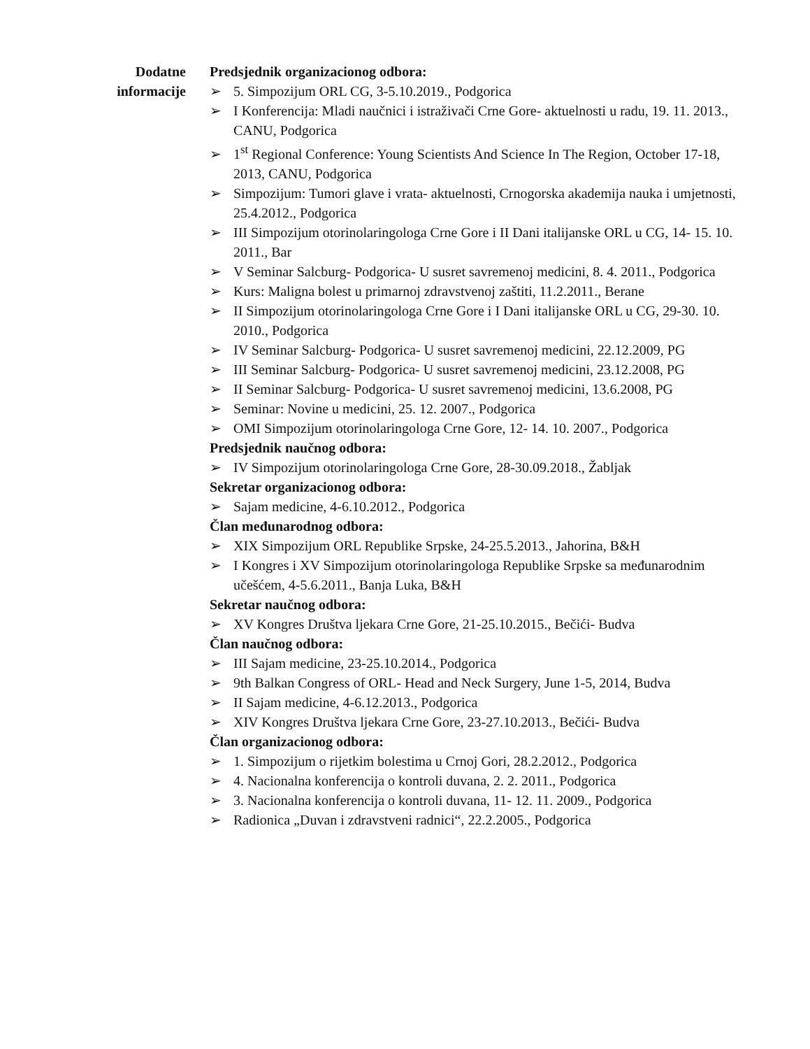Dodatne
informacije
Predsjednik organizacionog odbora:
➢ 5. Simpozijum ORL CG, 3-5.10.2019., Podgorica
➢ I Konferencija: Mladi naučnici i istraživači Crne Gore- aktuelnosti u radu, 19. 11. 2013., CANU, Podgorica
➢ 1<sup>st</sup> Regional Conference: Young Scientists And Science In The Region, October 17-18, 2013, CANU, Podgorica
➢ Simpozijum: Tumori glave i vrata- aktuelnosti, Crnogorska akademija nauka i umjetnosti, 25.4.2012., Podgorica
➢ III Simpozijum otorinolaringologa Crne Gore i II Dani italijanske ORL u CG, 14- 15. 10. 2011., Bar
➢ V Seminar Salcburg- Podgorica- U susret savremenoj medicini, 8. 4. 2011., Podgorica
➢ Kurs: Maligna bolest u primarnoj zdravstvenoj zaštiti, 11.2.2011., Berane
➢ II Simpozijum otorinolaringologa Crne Gore i I Dani italijanske ORL u CG, 29-30. 10. 2010., Podgorica
➢ IV Seminar Salcburg- Podgorica- U susret savremenoj medicini, 22.12.2009, PG
➢ III Seminar Salcburg- Podgorica- U susret savremenoj medicini, 23.12.2008, PG
➢ II Seminar Salcburg- Podgorica- U susret savremenoj medicini, 13.6.2008, PG
➢ Seminar: Novine u medicini, 25. 12. 2007., Podgorica
➢ OMI Simpozijum otorinolaringologa Crne Gore, 12- 14. 10. 2007., Podgorica
Predsjednik naučnog odbora:
➢ IV Simpozijum otorinolaringologa Crne Gore, 28-30.09.2018., Žabljak
Sekretar organizacionog odbora:
➢ Sajam medicine, 4-6.10.2012., Podgorica
Član međunarodnog odbora:
➢ XIX Simpozijum ORL Republike Srpske, 24-25.5.2013., Jahorina, B&H
➢ I Kongres i XV Simpozijum otorinolaringologa Republike Srpske sa međunarodnim učešćem, 4-5.6.2011., Banja Luka, B&H
Sekretar naučnog odbora:
➢ XV Kongres Društva ljekara Crne Gore, 21-25.10.2015., Bečići- Budva
Član naučnog odbora:
➢ III Sajam medicine, 23-25.10.2014., Podgorica
➢ 9th Balkan Congress of ORL- Head and Neck Surgery, June 1-5, 2014, Budva
➢ II Sajam medicine, 4-6.12.2013., Podgorica
➢ XIV Kongres Društva ljekara Crne Gore, 23-27.10.2013., Bečići- Budva
Član organizacionog odbora:
➢ 1. Simpozijum o rijetkim bolestima u Crnoj Gori, 28.2.2012., Podgorica
➢ 4. Nacionalna konferencija o kontroli duvana, 2. 2. 2011., Podgorica
➢ 3. Nacionalna konferencija o kontroli duvana, 11- 12. 11. 2009., Podgorica
➢ Radionica „Duvan i zdravstveni radnici“, 22.2.2005., Podgorica